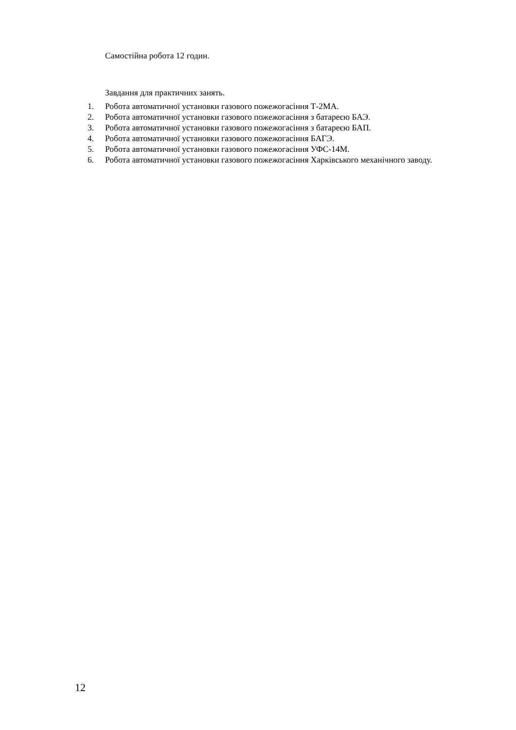Самостійна робота 12 годин.
Завдання для практичних занять.
1. Робота автоматичної установки газового пожежогасіння Т-2МА.
2. Робота автоматичної установки газового пожежогасіння з батареєю БАЭ.
3. Робота автоматичної установки газового пожежогасіння з батареєю БАП.
4. Робота автоматичної установки газового пожежогасіння БАГЭ.
5. Робота автоматичної установки газового пожежогасіння УФС-14М.
6. Робота автоматичної установки газового пожежогасіння Харківського механічного заводу.
12